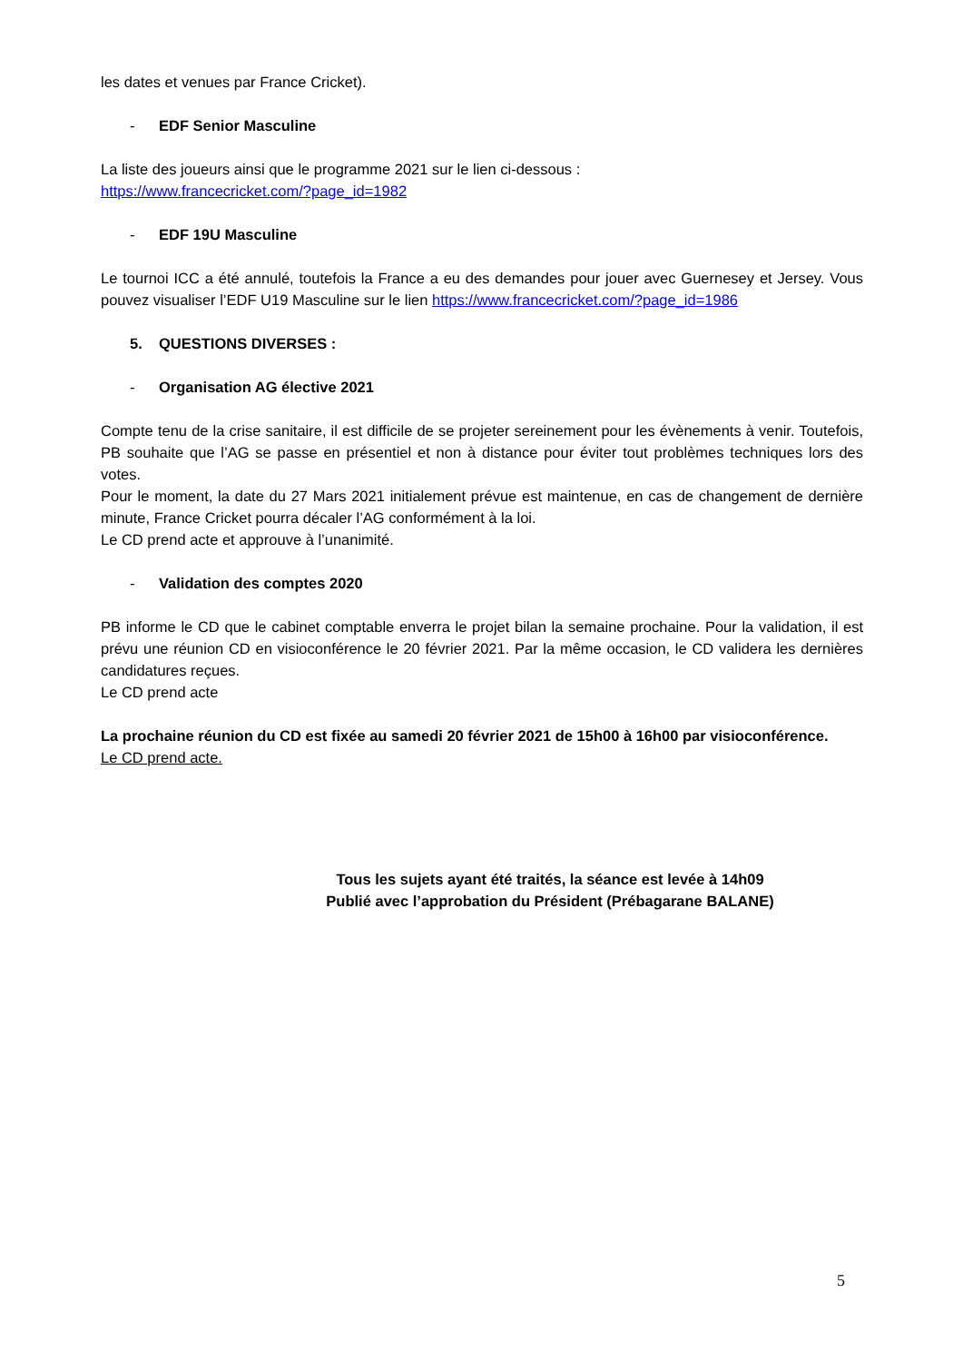les dates et venues par France Cricket).
- EDF Senior Masculine
La liste des joueurs ainsi que le programme 2021 sur le lien ci-dessous :
https://www.francecricket.com/?page_id=1982
- EDF 19U Masculine
Le tournoi ICC a été annulé, toutefois la France a eu des demandes pour jouer avec Guernesey et Jersey. Vous pouvez visualiser l’EDF U19 Masculine sur le lien https://www.francecricket.com/?page_id=1986
5. QUESTIONS DIVERSES :
- Organisation AG élective 2021
Compte tenu de la crise sanitaire, il est difficile de se projeter sereinement pour les évènements à venir. Toutefois, PB souhaite que l’AG se passe en présentiel et non à distance pour éviter tout problèmes techniques lors des votes.
Pour le moment, la date du 27 Mars 2021 initialement prévue est maintenue, en cas de changement de dernière minute, France Cricket pourra décaler l’AG conformément à la loi.
Le CD prend acte et approuve à l’unanimité.
- Validation des comptes 2020
PB informe le CD que le cabinet comptable enverra le projet bilan la semaine prochaine. Pour la validation, il est prévu une réunion CD en visioconférence le 20 février 2021. Par la même occasion, le CD validera les dernières candidatures reçues.
Le CD prend acte
La prochaine réunion du CD est fixée au samedi 20 février 2021 de 15h00 à 16h00 par visioconférence.
Le CD prend acte.
Tous les sujets ayant été traités, la séance est levée à 14h09
Publié avec l’approbation du Président (Prébagarane BALANE)
5